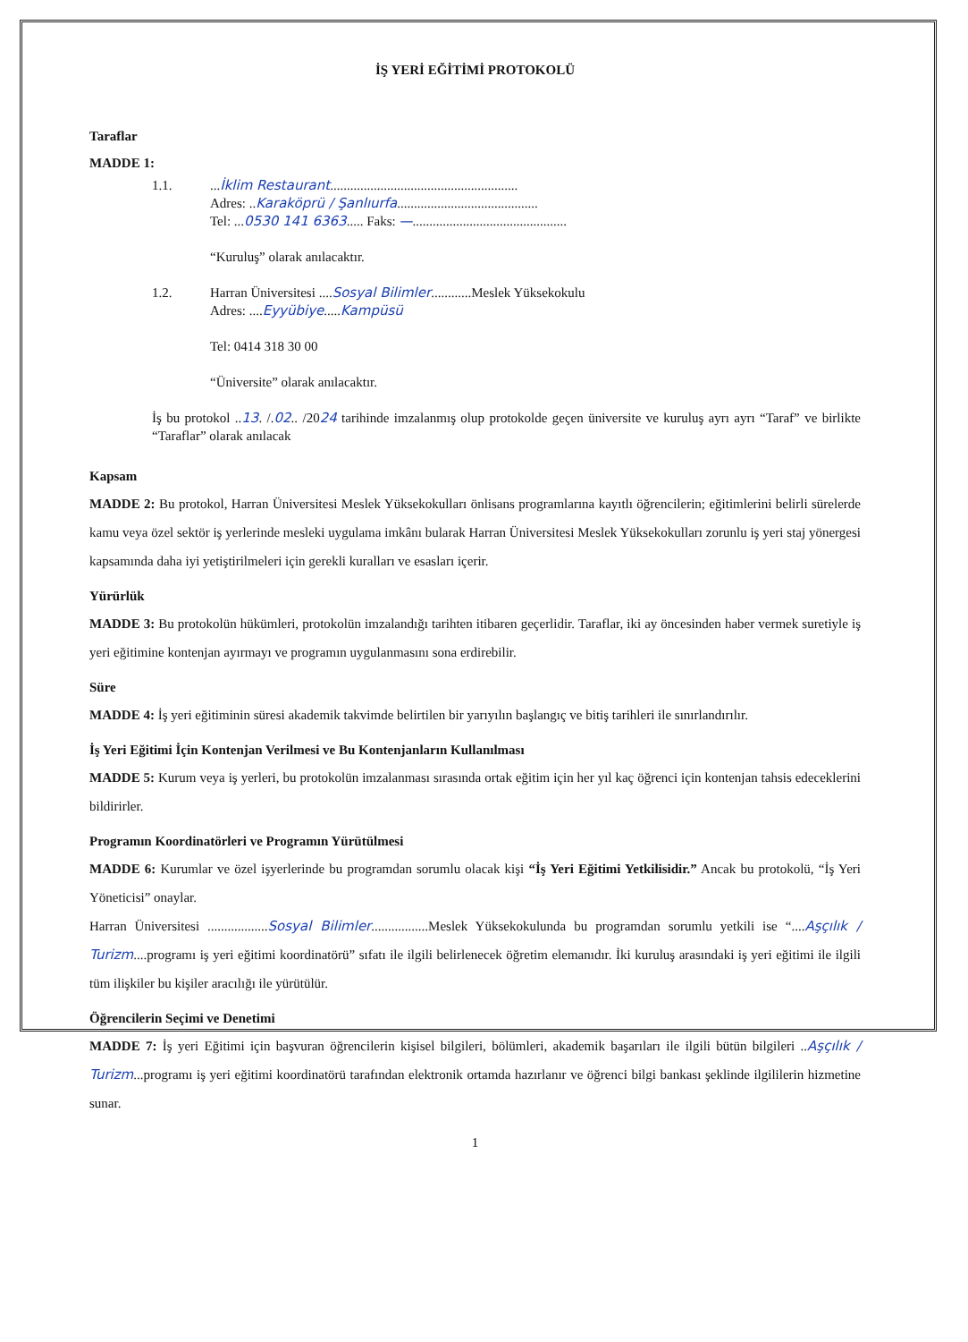İŞ YERİ EĞİTİMİ PROTOKOLÜ
Taraflar
MADDE 1:
1.1. ...İklim Restaurant........................................................
Adres: ..Karaköprü / Şanlıurfa..........................................
Tel: ...0530 141 6363..... Faks: —..............................................
“Kuruluş” olarak anılacaktır.
1.2. Harran Üniversitesi ....Sosyal Bilimler............Meslek Yüksekokulu
Adres: ....Eyyübiye.....Kampüsü
Tel: 0414 318 30 00
“Üniversite” olarak anılacaktır.
İş bu protokol ..13. /.02.. /2024 tarihinde imzalanmış olup protokolde geçen üniversite ve kuruluş ayrı ayrı “Taraf” ve birlikte “Taraflar” olarak anılacak
Kapsam
MADDE 2: Bu protokol, Harran Üniversitesi Meslek Yüksekokulları önlisans programlarına kayıtlı öğrencilerin; eğitimlerini belirli sürelerde kamu veya özel sektör iş yerlerinde mesleki uygulama imkânı bularak Harran Üniversitesi Meslek Yüksekokulları zorunlu iş yeri staj yönergesi kapsamında daha iyi yetiştirilmeleri için gerekli kuralları ve esasları içerir.
Yürürlük
MADDE 3: Bu protokolün hükümleri, protokolün imzalandığı tarihten itibaren geçerlidir. Taraflar, iki ay öncesinden haber vermek suretiyle iş yeri eğitimine kontenjan ayırmayı ve programın uygulanmasını sona erdirebilir.
Süre
MADDE 4: İş yeri eğitiminin süresi akademik takvimde belirtilen bir yarıyılın başlangıç ve bitiş tarihleri ile sınırlandırılır.
İş Yeri Eğitimi İçin Kontenjan Verilmesi ve Bu Kontenjanların Kullanılması
MADDE 5: Kurum veya iş yerleri, bu protokolün imzalanması sırasında ortak eğitim için her yıl kaç öğrenci için kontenjan tahsis edeceklerini bildirirler.
Programın Koordinatörleri ve Programın Yürütülmesi
MADDE 6: Kurumlar ve özel işyerlerinde bu programdan sorumlu olacak kişi “İş Yeri Eğitimi Yetkilisidir.” Ancak bu protokolü, “İş Yeri Yöneticisi” onaylar.
Harran Üniversitesi ..................Sosyal Bilimler.................Meslek Yüksekokulunda bu programdan sorumlu yetkili ise “....Aşçılık / Turizm....programı iş yeri eğitimi koordinatörü” sıfatı ile ilgili belirlenecek öğretim elemanıdır. İki kuruluş arasındaki iş yeri eğitimi ile ilgili tüm ilişkiler bu kişiler aracılığı ile yürütülür.
Öğrencilerin Seçimi ve Denetimi
MADDE 7: İş yeri Eğitimi için başvuran öğrencilerin kişisel bilgileri, bölümleri, akademik başarıları ile ilgili bütün bilgileri ..Aşçılık / Turizm...programı iş yeri eğitimi koordinatörü tarafından elektronik ortamda hazırlanır ve öğrenci bilgi bankası şeklinde ilgililerin hizmetine sunar.
1